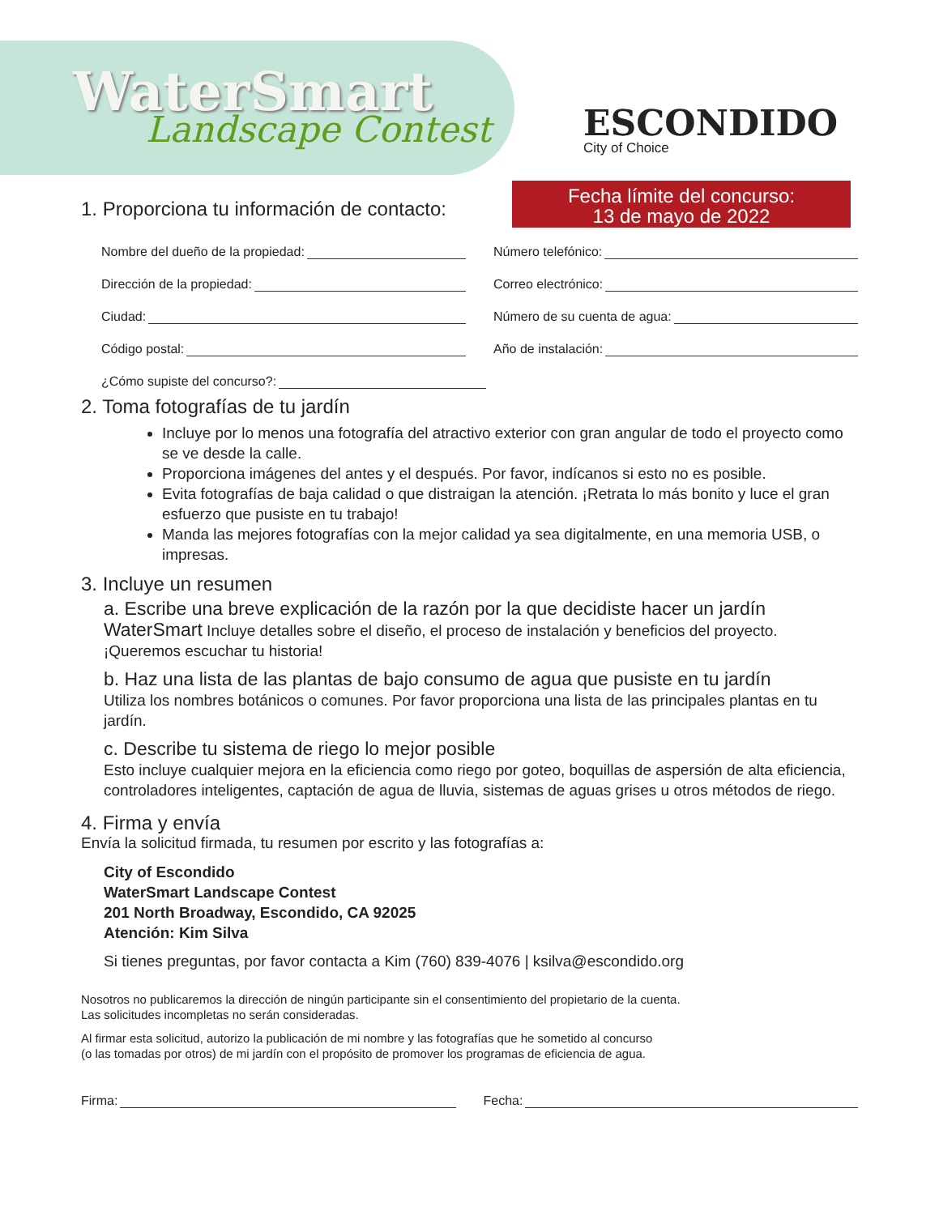WaterSmart
Landscape Contest
ESCONDIDO
City of Choice
Fecha límite del concurso:
13 de mayo de 2022
1. Proporciona tu información de contacto:
Nombre del dueño de la propiedad:
Número telefónico:
Dirección de la propiedad: Correo electrónico:
Ciudad: Número de su cuenta de agua:
Código postal: Año de instalación:
¿Cómo supiste del concurso?:
2. Toma fotografías de tu jardín
Incluye por lo menos una fotografía del atractivo exterior con gran angular de todo el proyecto como se ve desde la calle.
Proporciona imágenes del antes y el después. Por favor, indícanos si esto no es posible.
Evita fotografías de baja calidad o que distraigan la atención. ¡Retrata lo más bonito y luce el gran esfuerzo que pusiste en tu trabajo!
Manda las mejores fotografías con la mejor calidad ya sea digitalmente, en una memoria USB, o impresas.
3. Incluye un resumen
a. Escribe una breve explicación de la razón por la que decidiste hacer un jardín WaterSmart Incluye detalles sobre el diseño, el proceso de instalación y beneficios del proyecto. ¡Queremos escuchar tu historia!
b. Haz una lista de las plantas de bajo consumo de agua que pusiste en tu jardín
Utiliza los nombres botánicos o comunes. Por favor proporciona una lista de las principales plantas en tu jardín.
c. Describe tu sistema de riego lo mejor posible
Esto incluye cualquier mejora en la eficiencia como riego por goteo, boquillas de aspersión de alta eficiencia, controladores inteligentes, captación de agua de lluvia, sistemas de aguas grises u otros métodos de riego.
4. Firma y envía
Envía la solicitud firmada, tu resumen por escrito y las fotografías a:
City of Escondido
WaterSmart Landscape Contest
201 North Broadway, Escondido, CA 92025
Atención: Kim Silva
Si tienes preguntas, por favor contacta a Kim (760) 839-4076 | ksilva@escondido.org
Nosotros no publicaremos la dirección de ningún participante sin el consentimiento del propietario de la cuenta.
Las solicitudes incompletas no serán consideradas.
Al firmar esta solicitud, autorizo la publicación de mi nombre y las fotografías que he sometido al concurso
(o las tomadas por otros) de mi jardín con el propósito de promover los programas de eficiencia de agua.
Firma: Fecha: